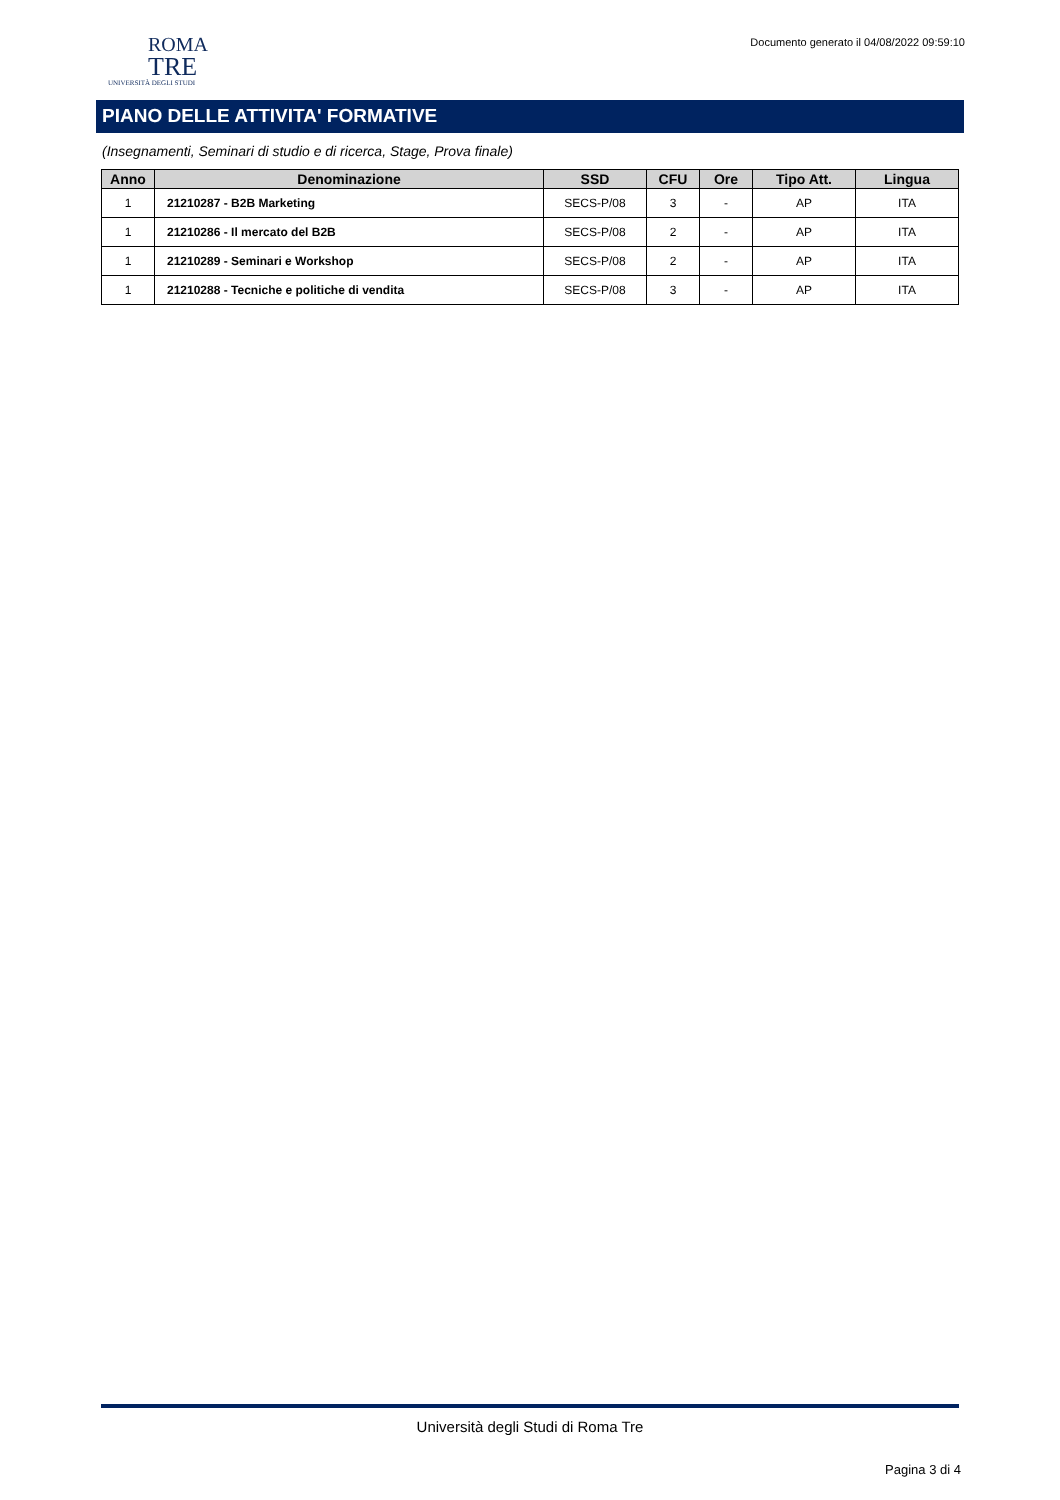ROMA
TRE
UNIVERSITÀ DEGLI STUDI
Documento generato il 04/08/2022 09:59:10
PIANO DELLE ATTIVITA' FORMATIVE
(Insegnamenti, Seminari di studio e di ricerca, Stage, Prova finale)
| Anno | Denominazione | SSD | CFU | Ore | Tipo Att. | Lingua |
| --- | --- | --- | --- | --- | --- | --- |
| 1 | 21210287 - B2B Marketing | SECS-P/08 | 3 | - | AP | ITA |
| 1 | 21210286 - Il mercato del B2B | SECS-P/08 | 2 | - | AP | ITA |
| 1 | 21210289 - Seminari e Workshop | SECS-P/08 | 2 | - | AP | ITA |
| 1 | 21210288 - Tecniche e politiche di vendita | SECS-P/08 | 3 | - | AP | ITA |
Università degli Studi di Roma Tre
Pagina 3 di 4